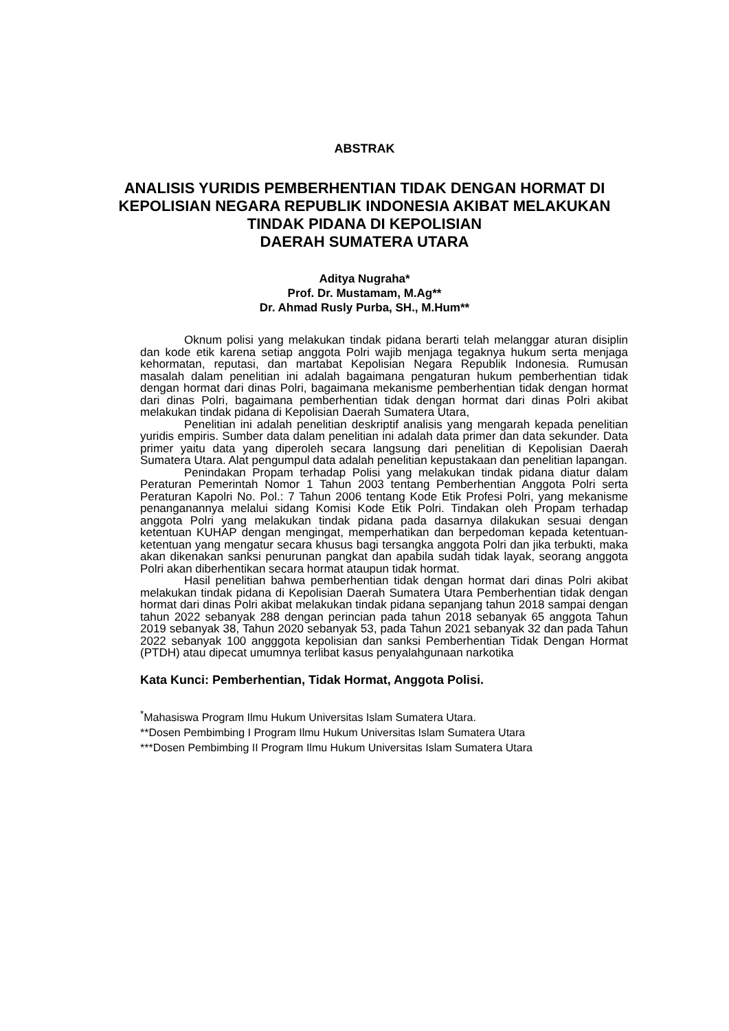ABSTRAK
ANALISIS YURIDIS PEMBERHENTIAN TIDAK DENGAN HORMAT DI KEPOLISIAN NEGARA REPUBLIK INDONESIA AKIBAT MELAKUKAN TINDAK PIDANA DI KEPOLISIAN
DAERAH SUMATERA UTARA
Aditya Nugraha*
Prof. Dr. Mustamam, M.Ag**
Dr. Ahmad Rusly Purba, SH., M.Hum**
Oknum polisi yang melakukan tindak pidana berarti telah melanggar aturan disiplin dan kode etik karena setiap anggota Polri wajib menjaga tegaknya hukum serta menjaga kehormatan, reputasi, dan martabat Kepolisian Negara Republik Indonesia. Rumusan masalah dalam penelitian ini adalah bagaimana pengaturan hukum pemberhentian tidak dengan hormat dari dinas Polri, bagaimana mekanisme pemberhentian tidak dengan hormat dari dinas Polri, bagaimana pemberhentian tidak dengan hormat dari dinas Polri akibat melakukan tindak pidana di Kepolisian Daerah Sumatera Utara,
Penelitian ini adalah penelitian deskriptif analisis yang mengarah kepada penelitian yuridis empiris. Sumber data dalam penelitian ini adalah data primer dan data sekunder. Data primer yaitu data yang diperoleh secara langsung dari penelitian di Kepolisian Daerah Sumatera Utara. Alat pengumpul data adalah penelitian kepustakaan dan penelitian lapangan.
Penindakan Propam terhadap Polisi yang melakukan tindak pidana diatur dalam Peraturan Pemerintah Nomor 1 Tahun 2003 tentang Pemberhentian Anggota Polri serta Peraturan Kapolri No. Pol.: 7 Tahun 2006 tentang Kode Etik Profesi Polri, yang mekanisme penanganannya melalui sidang Komisi Kode Etik Polri. Tindakan oleh Propam terhadap anggota Polri yang melakukan tindak pidana pada dasarnya dilakukan sesuai dengan ketentuan KUHAP dengan mengingat, memperhatikan dan berpedoman kepada ketentuan-ketentuan yang mengatur secara khusus bagi tersangka anggota Polri dan jika terbukti, maka akan dikenakan sanksi penurunan pangkat dan apabila sudah tidak layak, seorang anggota Polri akan diberhentikan secara hormat ataupun tidak hormat.
Hasil penelitian bahwa pemberhentian tidak dengan hormat dari dinas Polri akibat melakukan tindak pidana di Kepolisian Daerah Sumatera Utara Pemberhentian tidak dengan hormat dari dinas Polri akibat melakukan tindak pidana sepanjang tahun 2018 sampai dengan tahun 2022 sebanyak 288 dengan perincian pada tahun 2018 sebanyak 65 anggota Tahun 2019 sebanyak 38, Tahun 2020 sebanyak 53, pada Tahun 2021 sebanyak 32 dan pada Tahun 2022 sebanyak 100 angggota kepolisian dan sanksi Pemberhentian Tidak Dengan Hormat (PTDH) atau dipecat umumnya terlibat kasus penyalahgunaan narkotika
Kata Kunci: Pemberhentian, Tidak Hormat, Anggota Polisi.
<sup>*</sup> Mahasiswa Program Ilmu Hukum Universitas Islam Sumatera Utara.
**Dosen Pembimbing I Program Ilmu Hukum Universitas Islam Sumatera Utara
***Dosen Pembimbing II Program Ilmu Hukum Universitas Islam Sumatera Utara